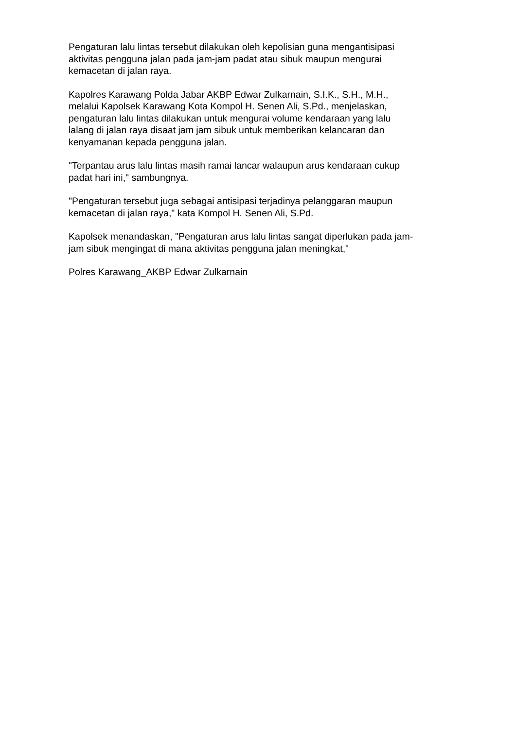Pengaturan lalu lintas tersebut dilakukan oleh kepolisian guna mengantisipasi
aktivitas pengguna jalan pada jam-jam padat atau sibuk maupun mengurai
kemacetan di jalan raya.
Kapolres Karawang Polda Jabar AKBP Edwar Zulkarnain, S.I.K., S.H., M.H.,
melalui Kapolsek Karawang Kota Kompol H. Senen Ali, S.Pd., menjelaskan,
pengaturan lalu lintas dilakukan untuk mengurai volume kendaraan yang lalu
lalang di jalan raya disaat jam jam sibuk untuk memberikan kelancaran dan
kenyamanan kepada pengguna jalan.
"Terpantau arus lalu lintas masih ramai lancar walaupun arus kendaraan cukup
padat hari ini," sambungnya.
"Pengaturan tersebut juga sebagai antisipasi terjadinya pelanggaran maupun
kemacetan di jalan raya," kata Kompol H. Senen Ali, S.Pd.
Kapolsek menandaskan, "Pengaturan arus lalu lintas sangat diperlukan pada jam-
jam sibuk mengingat di mana aktivitas pengguna jalan meningkat,"
Polres Karawang_AKBP Edwar Zulkarnain